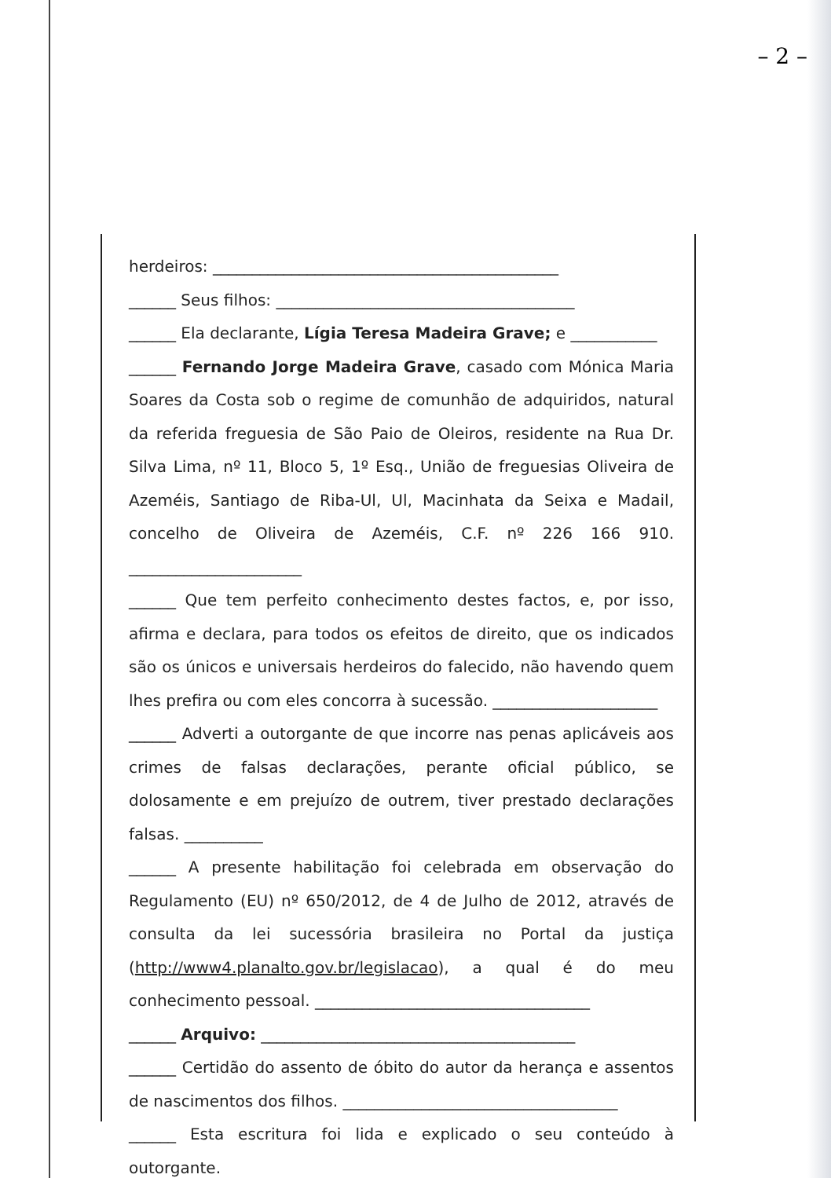– 2 –
herdeiros: ____________________________________________
______ Seus filhos: ______________________________________
______ Ela declarante, Lígia Teresa Madeira Grave; e ___________
______ Fernando Jorge Madeira Grave, casado com Mónica Maria Soares da Costa sob o regime de comunhão de adquiridos, natural da referida freguesia de São Paio de Oleiros, residente na Rua Dr. Silva Lima, nº 11, Bloco 5, 1º Esq., União de freguesias Oliveira de Azeméis, Santiago de Riba-Ul, Ul, Macinhata da Seixa e Madail, concelho de Oliveira de Azeméis, C.F. nº 226 166 910. ______________________
______ Que tem perfeito conhecimento destes factos, e, por isso, afirma e declara, para todos os efeitos de direito, que os indicados são os únicos e universais herdeiros do falecido, não havendo quem lhes prefira ou com eles concorra à sucessão. _____________________
______ Adverti a outorgante de que incorre nas penas aplicáveis aos crimes de falsas declarações, perante oficial público, se dolosamente e em prejuízo de outrem, tiver prestado declarações falsas. __________
______ A presente habilitação foi celebrada em observação do Regulamento (EU) nº 650/2012, de 4 de Julho de 2012, através de consulta da lei sucessória brasileira no Portal da justiça (http://www4.planalto.gov.br/legislacao), a qual é do meu conhecimento pessoal. ___________________________________
______ Arquivo: ________________________________________
______ Certidão do assento de óbito do autor da herança e assentos de nascimentos dos filhos. ___________________________________
______ Esta escritura foi lida e explicado o seu conteúdo à outorgante.